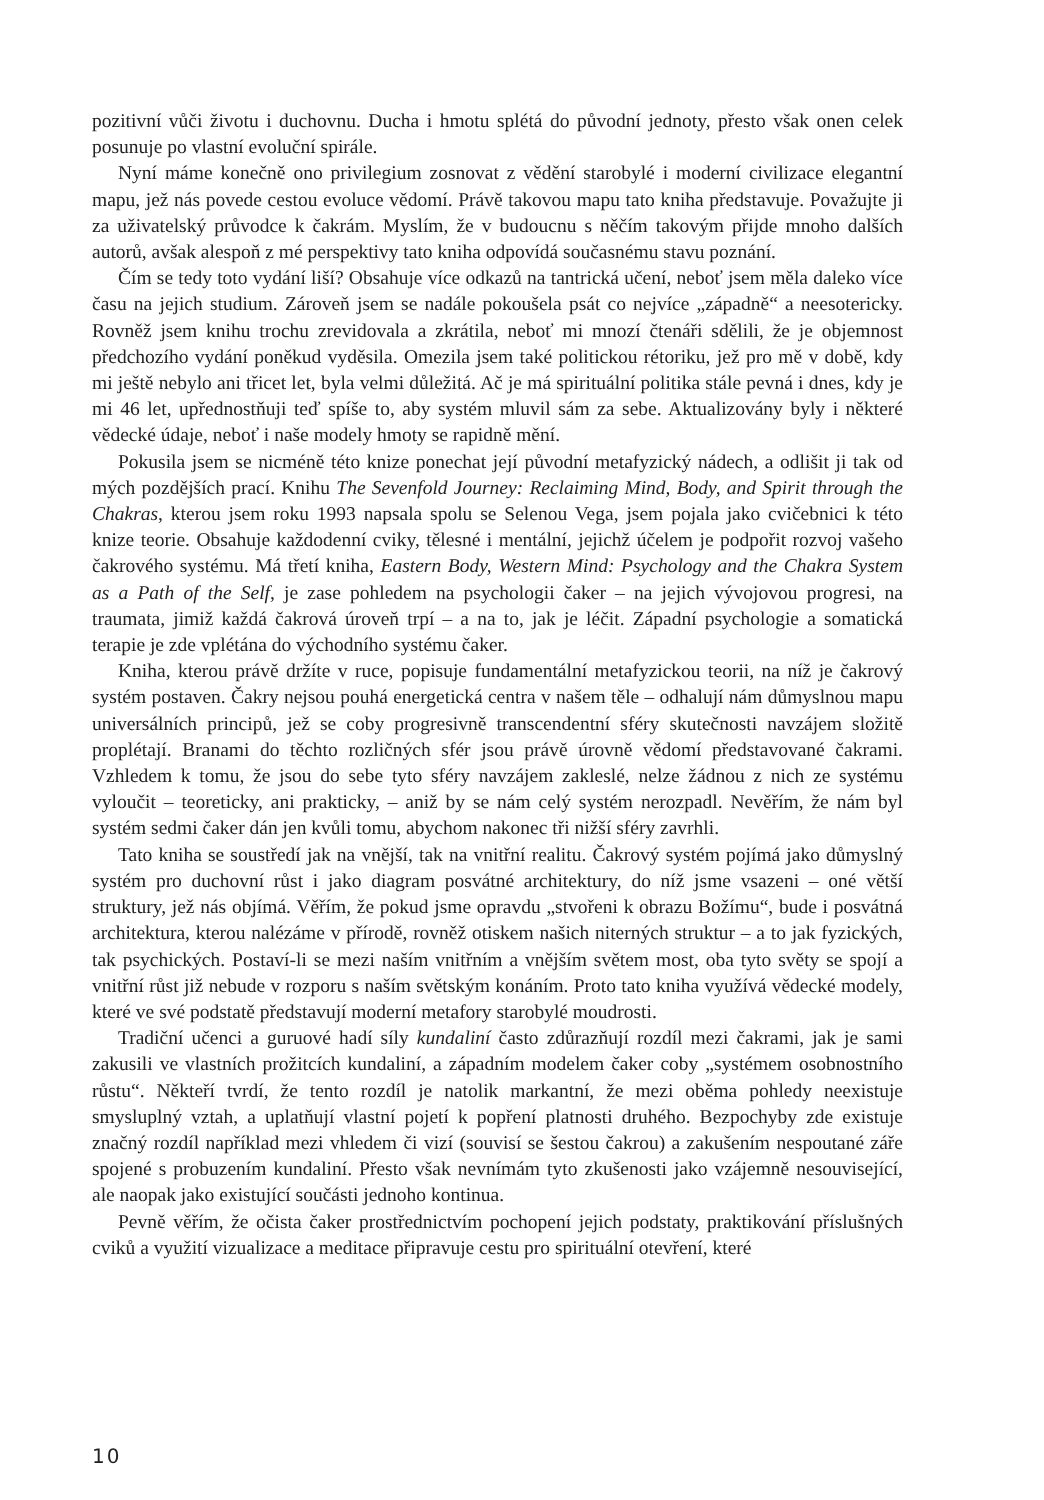pozitivní vůči životu i duchovnu. Ducha i hmotu splétá do původní jednoty, přesto však onen celek posunuje po vlastní evoluční spirále.
Nyní máme konečně ono privilegium zosnovat z vědění starobylé i moderní civilizace elegantní mapu, jež nás povede cestou evoluce vědomí. Právě takovou mapu tato kniha představuje. Považujte ji za uživatelský průvodce k čakrám. Myslím, že v budoucnu s něčím takovým přijde mnoho dalších autorů, avšak alespoň z mé perspektivy tato kniha odpovídá současnému stavu poznání.
Čím se tedy toto vydání liší? Obsahuje více odkazů na tantrická učení, neboť jsem měla daleko více času na jejich studium. Zároveň jsem se nadále pokoušela psát co nejvíce „západně“ a neesotericky. Rovněž jsem knihu trochu zrevidovala a zkrátila, neboť mi mnozí čtenáři sdělili, že je objemnost předchozího vydání poněkud vyděsila. Omezila jsem také politickou rétoriku, jež pro mě v době, kdy mi ještě nebylo ani třicet let, byla velmi důležitá. Ač je má spirituální politika stále pevná i dnes, kdy je mi 46 let, upřednostňuji teď spíše to, aby systém mluvil sám za sebe. Aktualizovány byly i některé vědecké údaje, neboť i naše modely hmoty se rapidně mění.
Pokusila jsem se nicméně této knize ponechat její původní metafyzický nádech, a odlišit ji tak od mých pozdějších prací. Knihu The Sevenfold Journey: Reclaiming Mind, Body, and Spirit through the Chakras, kterou jsem roku 1993 napsala spolu se Selenou Vega, jsem pojala jako cvičebnici k této knize teorie. Obsahuje každodenní cviky, tělesné i mentální, jejichž účelem je podpořit rozvoj vašeho čakrového systému. Má třetí kniha, Eastern Body, Western Mind: Psychology and the Chakra System as a Path of the Self, je zase pohledem na psychologii čaker – na jejich vývojovou progresi, na traumata, jimiž každá čakrová úroveň trpí – a na to, jak je léčit. Západní psychologie a somatická terapie je zde vplétána do východního systému čaker.
Kniha, kterou právě držíte v ruce, popisuje fundamentální metafyzickou teorii, na níž je čakrový systém postaven. Čakry nejsou pouhá energetická centra v našem těle – odhalují nám důmyslnou mapu universálních principů, jež se coby progresivně transcendentní sféry skutečnosti navzájem složitě proplétají. Branami do těchto rozličných sfér jsou právě úrovně vědomí představované čakrami. Vzhledem k tomu, že jsou do sebe tyto sféry navzájem zakleslé, nelze žádnou z nich ze systému vyloučit – teoreticky, ani prakticky, – aniž by se nám celý systém nerozpadl. Nevěřím, že nám byl systém sedmi čaker dán jen kvůli tomu, abychom nakonec tři nižší sféry zavrhli.
Tato kniha se soustředí jak na vnější, tak na vnitřní realitu. Čakrový systém pojímá jako důmyslný systém pro duchovní růst i jako diagram posvátné architektury, do níž jsme vsazeni – oné větší struktury, jež nás objímá. Věřím, že pokud jsme opravdu „stvořeni k obrazu Božímu“, bude i posvátná architektura, kterou nalézáme v přírodě, rovněž otiskem našich niterných struktur – a to jak fyzických, tak psychických. Postaví-li se mezi naším vnitřním a vnějším světem most, oba tyto světy se spojí a vnitřní růst již nebude v rozporu s naším světským konáním. Proto tato kniha využívá vědecké modely, které ve své podstatě představují moderní metafory starobylé moudrosti.
Tradiční učenci a guruové hadí síly kundaliní často zdůrazňují rozdíl mezi čakrami, jak je sami zakusili ve vlastních prožitcích kundaliní, a západním modelem čaker coby „systémem osobnostního růstu“. Někteří tvrdí, že tento rozdíl je natolik markantní, že mezi oběma pohledy neexistuje smysluplný vztah, a uplatňují vlastní pojetí k popření platnosti druhého. Bezpochyby zde existuje značný rozdíl například mezi vhledem či vizí (souvisí se šestou čakrou) a zakušením nespoutané záře spojené s probuzením kundaliní. Přesto však nevnímám tyto zkušenosti jako vzájemně nesouvisející, ale naopak jako existující součásti jednoho kontinua.
Pevně věřím, že očista čaker prostřednictvím pochopení jejich podstaty, praktikování příslušných cviků a využití vizualizace a meditace připravuje cestu pro spirituální otevření, které
10